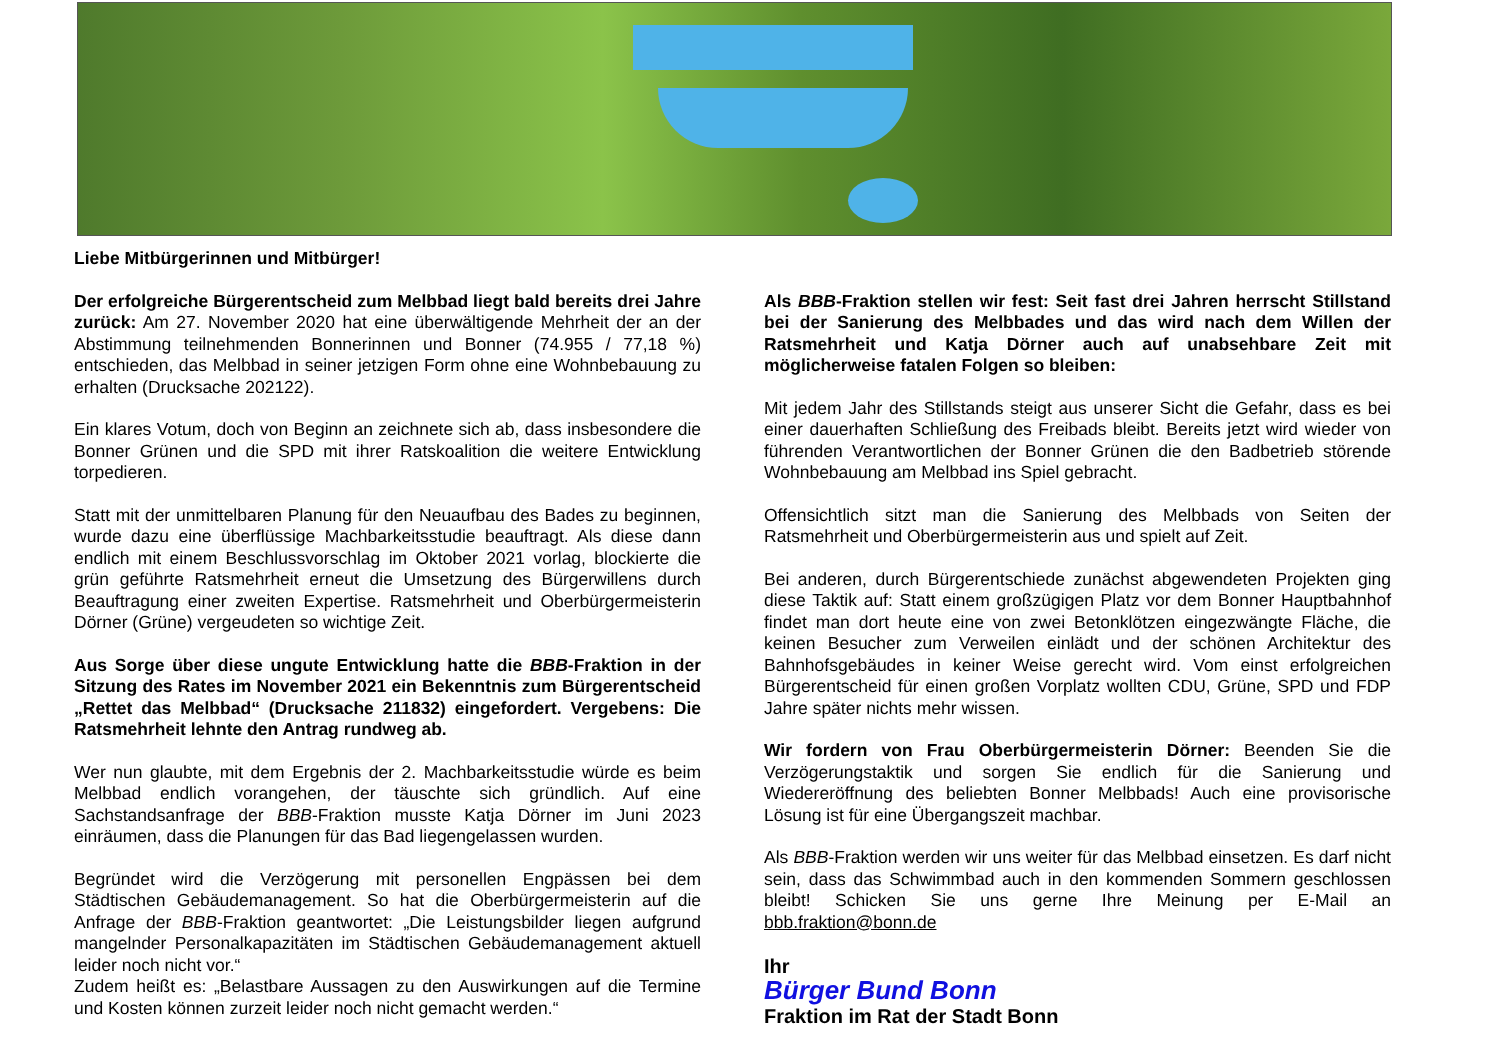Liebe Mitbürgerinnen und Mitbürger!
Der erfolgreiche Bürgerentscheid zum Melbbad liegt bald bereits drei Jahre zurück: Am 27. November 2020 hat eine überwältigende Mehrheit der an der Abstimmung teilnehmenden Bonnerinnen und Bonner (74.955 / 77,18 %) entschieden, das Melbbad in seiner jetzigen Form ohne eine Wohnbebauung zu erhalten (Drucksache 202122).
Ein klares Votum, doch von Beginn an zeichnete sich ab, dass insbesondere die Bonner Grünen und die SPD mit ihrer Ratskoalition die weitere Entwicklung torpedieren.
Statt mit der unmittelbaren Planung für den Neuaufbau des Bades zu beginnen, wurde dazu eine überflüssige Machbarkeitsstudie beauftragt. Als diese dann endlich mit einem Beschlussvorschlag im Oktober 2021 vorlag, blockierte die grün geführte Ratsmehrheit erneut die Umsetzung des Bürgerwillens durch Beauftragung einer zweiten Expertise. Ratsmehrheit und Oberbürgermeisterin Dörner (Grüne) vergeudeten so wichtige Zeit.
Aus Sorge über diese ungute Entwicklung hatte die BBB-Fraktion in der Sitzung des Rates im November 2021 ein Bekenntnis zum Bürgerentscheid „Rettet das Melbbad“ (Drucksache 211832) eingefordert. Vergebens: Die Ratsmehrheit lehnte den Antrag rundweg ab.
Wer nun glaubte, mit dem Ergebnis der 2. Machbarkeitsstudie würde es beim Melbbad endlich vorangehen, der täuschte sich gründlich. Auf eine Sachstandsanfrage der BBB-Fraktion musste Katja Dörner im Juni 2023 einräumen, dass die Planungen für das Bad liegengelassen wurden.
Begründet wird die Verzögerung mit personellen Engpässen bei dem Städtischen Gebäudemanagement. So hat die Oberbürgermeisterin auf die Anfrage der BBB-Fraktion geantwortet: „Die Leistungsbilder liegen aufgrund mangelnder Personalkapazitäten im Städtischen Gebäudemanagement aktuell leider noch nicht vor.“
Zudem heißt es: „Belastbare Aussagen zu den Auswirkungen auf die Termine und Kosten können zurzeit leider noch nicht gemacht werden.“
Als BBB-Fraktion stellen wir fest: Seit fast drei Jahren herrscht Stillstand bei der Sanierung des Melbbades und das wird nach dem Willen der Ratsmehrheit und Katja Dörner auch auf unabsehbare Zeit mit möglicherweise fatalen Folgen so bleiben:
Mit jedem Jahr des Stillstands steigt aus unserer Sicht die Gefahr, dass es bei einer dauerhaften Schließung des Freibads bleibt. Bereits jetzt wird wieder von führenden Verantwortlichen der Bonner Grünen die den Badbetrieb störende Wohnbebauung am Melbbad ins Spiel gebracht.
Offensichtlich sitzt man die Sanierung des Melbbads von Seiten der Ratsmehrheit und Oberbürgermeisterin aus und spielt auf Zeit.
Bei anderen, durch Bürgerentschiede zunächst abgewendeten Projekten ging diese Taktik auf: Statt einem großzügigen Platz vor dem Bonner Hauptbahnhof findet man dort heute eine von zwei Betonklötzen eingezwängte Fläche, die keinen Besucher zum Verweilen einlädt und der schönen Architektur des Bahnhofsgebäudes in keiner Weise gerecht wird. Vom einst erfolgreichen Bürgerentscheid für einen großen Vorplatz wollten CDU, Grüne, SPD und FDP Jahre später nichts mehr wissen.
Wir fordern von Frau Oberbürgermeisterin Dörner: Beenden Sie die Verzögerungstaktik und sorgen Sie endlich für die Sanierung und Wiedereröffnung des beliebten Bonner Melbbads! Auch eine provisorische Lösung ist für eine Übergangszeit machbar.
Als BBB-Fraktion werden wir uns weiter für das Melbbad einsetzen. Es darf nicht sein, dass das Schwimmbad auch in den kommenden Sommern geschlossen bleibt! Schicken Sie uns gerne Ihre Meinung per E-Mail an bbb.fraktion@bonn.de
Ihr
Bürger Bund Bonn
Fraktion im Rat der Stadt Bonn